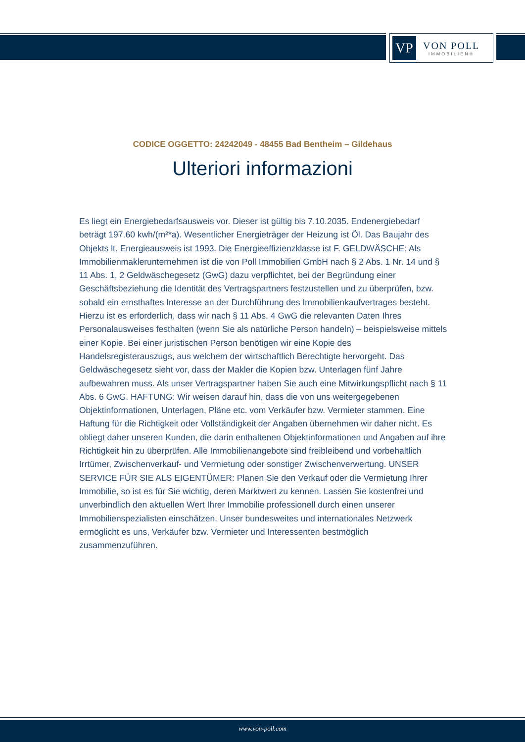VP
VON POLL
IMMOBILIEN®
CODICE OGGETTO: 24242049 - 48455 Bad Bentheim – Gildehaus
Ulteriori informazioni
Es liegt ein Energiebedarfsausweis vor. Dieser ist gültig bis 7.10.2035. Endenergiebedarf beträgt 197.60 kwh/(m²*a). Wesentlicher Energieträger der Heizung ist Öl. Das Baujahr des Objekts lt. Energieausweis ist 1993. Die Energieeffizienzklasse ist F. GELDWÄSCHE: Als Immobilienmaklerunternehmen ist die von Poll Immobilien GmbH nach § 2 Abs. 1 Nr. 14 und § 11 Abs. 1, 2 Geldwäschegesetz (GwG) dazu verpflichtet, bei der Begründung einer Geschäftsbeziehung die Identität des Vertragspartners festzustellen und zu überprüfen, bzw. sobald ein ernsthaftes Interesse an der Durchführung des Immobilienkaufvertrages besteht. Hierzu ist es erforderlich, dass wir nach § 11 Abs. 4 GwG die relevanten Daten Ihres Personalausweises festhalten (wenn Sie als natürliche Person handeln) – beispielsweise mittels einer Kopie. Bei einer juristischen Person benötigen wir eine Kopie des Handelsregisterauszugs, aus welchem der wirtschaftlich Berechtigte hervorgeht. Das Geldwäschegesetz sieht vor, dass der Makler die Kopien bzw. Unterlagen fünf Jahre aufbewahren muss. Als unser Vertragspartner haben Sie auch eine Mitwirkungspflicht nach § 11 Abs. 6 GwG. HAFTUNG: Wir weisen darauf hin, dass die von uns weitergegebenen Objektinformationen, Unterlagen, Pläne etc. vom Verkäufer bzw. Vermieter stammen. Eine Haftung für die Richtigkeit oder Vollständigkeit der Angaben übernehmen wir daher nicht. Es obliegt daher unseren Kunden, die darin enthaltenen Objektinformationen und Angaben auf ihre Richtigkeit hin zu überprüfen. Alle Immobilienangebote sind freibleibend und vorbehaltlich Irrtümer, Zwischenverkauf- und Vermietung oder sonstiger Zwischenverwertung. UNSER SERVICE FÜR SIE ALS EIGENTÜMER: Planen Sie den Verkauf oder die Vermietung Ihrer Immobilie, so ist es für Sie wichtig, deren Marktwert zu kennen. Lassen Sie kostenfrei und unverbindlich den aktuellen Wert Ihrer Immobilie professionell durch einen unserer Immobilienspezialisten einschätzen. Unser bundesweites und internationales Netzwerk ermöglicht es uns, Verkäufer bzw. Vermieter und Interessenten bestmöglich zusammenzuführen.
www.von-poll.com